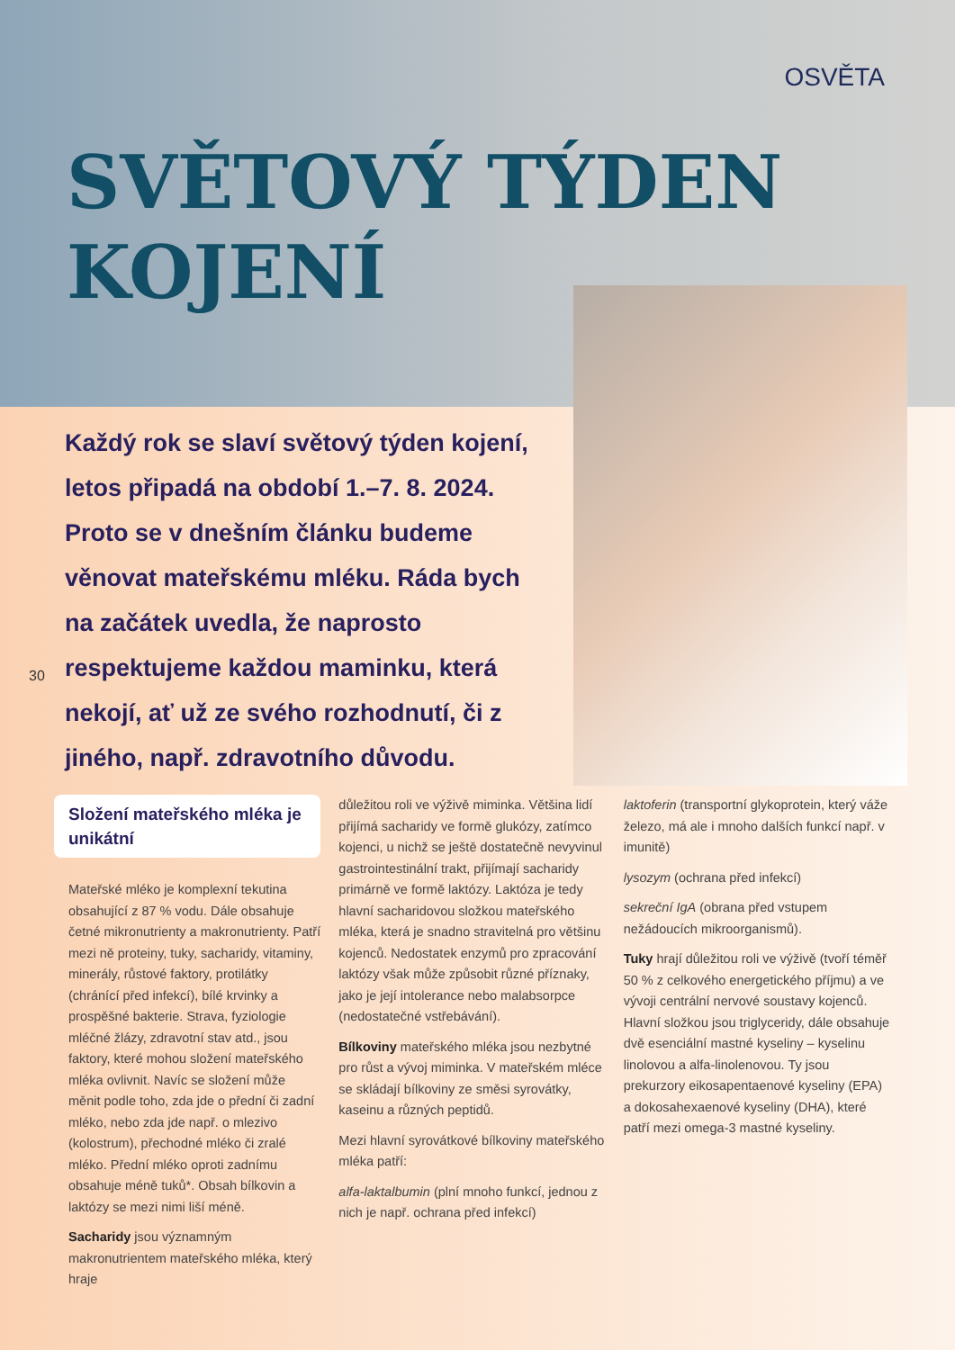OSVĚTA
SVĚTOVÝ TÝDEN
KOJENÍ
Každý rok se slaví světový týden kojení, letos připadá na období 1.–7. 8. 2024. Proto se v dnešním článku budeme věnovat mateřskému mléku. Ráda bych na začátek uvedla, že naprosto respektujeme každou maminku, která nekojí, ať už ze svého rozhodnutí, či z jiného, např. zdravotního důvodu.
30
Složení mateřského mléka je unikátní
Mateřské mléko je komplexní tekutina obsahující z 87 % vodu. Dále obsahuje četné mikronutrienty a makronutrienty. Patří mezi ně proteiny, tuky, sacharidy, vitaminy, minerály, růstové faktory, protilátky (chránící před infekcí), bílé krvinky a prospěšné bakterie. Strava, fyziologie mléčné žlázy, zdravotní stav atd., jsou faktory, které mohou složení mateřského mléka ovlivnit. Navíc se složení může měnit podle toho, zda jde o přední či zadní mléko, nebo zda jde např. o mlezivo (kolostrum), přechodné mléko či zralé mléko. Přední mléko oproti zadnímu obsahuje méně tuků*. Obsah bílkovin a laktózy se mezi nimi liší méně.
Sacharidy jsou významným makronutrientem mateřského mléka, který hraje
důležitou roli ve výživě miminka. Většina lidí přijímá sacharidy ve formě glukózy, zatímco kojenci, u nichž se ještě dostatečně nevyvinul gastrointestinální trakt, přijímají sacharidy primárně ve formě laktózy. Laktóza je tedy hlavní sacharidovou složkou mateřského mléka, která je snadno stravitelná pro většinu kojenců. Nedostatek enzymů pro zpracování laktózy však může způsobit různé příznaky, jako je její intolerance nebo malabsorpce (nedostatečné vstřebávání).
Bílkoviny mateřského mléka jsou nezbytné pro růst a vývoj miminka. V mateřském mléce se skládají bílkoviny ze směsi syrovátky, kaseinu a různých peptidů.
Mezi hlavní syrovátkové bílkoviny mateřského mléka patří:
alfa-laktalbumin (plní mnoho funkcí, jednou z nich je např. ochrana před infekcí)
laktoferin (transportní glykoprotein, který váže železo, má ale i mnoho dalších funkcí např. v imunitě)
lysozym (ochrana před infekcí)
sekreční IgA (obrana před vstupem nežádoucích mikroorganismů).
Tuky hrají důležitou roli ve výživě (tvoří téměř 50 % z celkového energetického příjmu) a ve vývoji centrální nervové soustavy kojenců. Hlavní složkou jsou triglyceridy, dále obsahuje dvě esenciální mastné kyseliny – kyselinu linolovou a alfa-linolenovou. Ty jsou prekurzory eikosapentaenové kyseliny (EPA) a dokosahexaenové kyseliny (DHA), které patří mezi omega-3 mastné kyseliny.